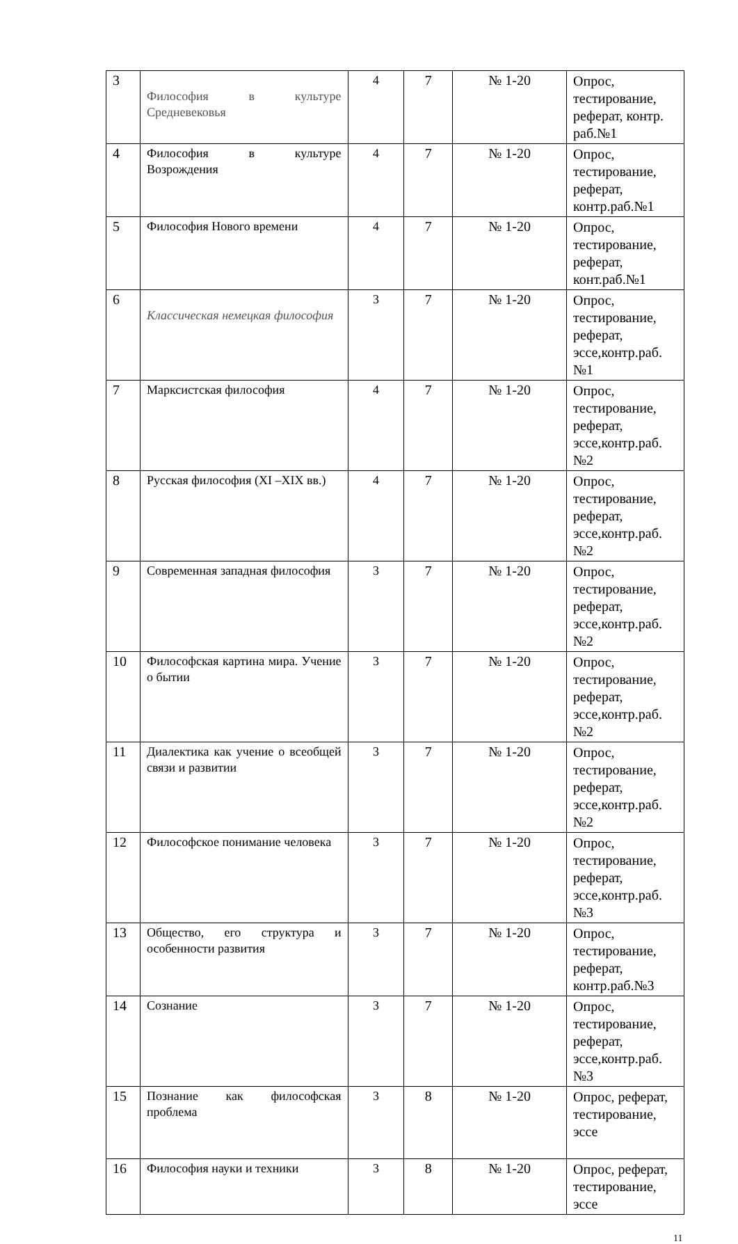| 3 | Философия в культуре Средневековья | 4 | 7 | № 1-20 | Опрос, тестирование, реферат, контр. раб.№1 |
| 4 | Философия в культуре Возрождения | 4 | 7 | № 1-20 | Опрос, тестирование, реферат, контр.раб.№1 |
| 5 | Философия Нового времени | 4 | 7 | № 1-20 | Опрос, тестирование, реферат, конт.раб.№1 |
| 6 | Классическая немецкая философия | 3 | 7 | № 1-20 | Опрос, тестирование, реферат, эссе,контр.раб. №1 |
| 7 | Марксистская философия | 4 | 7 | № 1-20 | Опрос, тестирование, реферат, эссе,контр.раб. №2 |
| 8 | Русская философия (XI –XIX вв.) | 4 | 7 | № 1-20 | Опрос, тестирование, реферат, эссе,контр.раб. №2 |
| 9 | Современная западная философия | 3 | 7 | № 1-20 | Опрос, тестирование, реферат, эссе,контр.раб. №2 |
| 10 | Философская картина мира. Учение о бытии | 3 | 7 | № 1-20 | Опрос, тестирование, реферат, эссе,контр.раб. №2 |
| 11 | Диалектика как учение о всеобщей связи и развитии | 3 | 7 | № 1-20 | Опрос, тестирование, реферат, эссе,контр.раб. №2 |
| 12 | Философское понимание человека | 3 | 7 | № 1-20 | Опрос, тестирование, реферат, эссе,контр.раб. №3 |
| 13 | Общество, его структура и особенности развития | 3 | 7 | № 1-20 | Опрос, тестирование, реферат, контр.раб.№3 |
| 14 | Сознание | 3 | 7 | № 1-20 | Опрос, тестирование, реферат, эссе,контр.раб. №3 |
| 15 | Познание как философская проблема | 3 | 8 | № 1-20 | Опрос, реферат, тестирование, эссе |
| 16 | Философия науки и техники | 3 | 8 | № 1-20 | Опрос, реферат, тестирование, эссе |
11